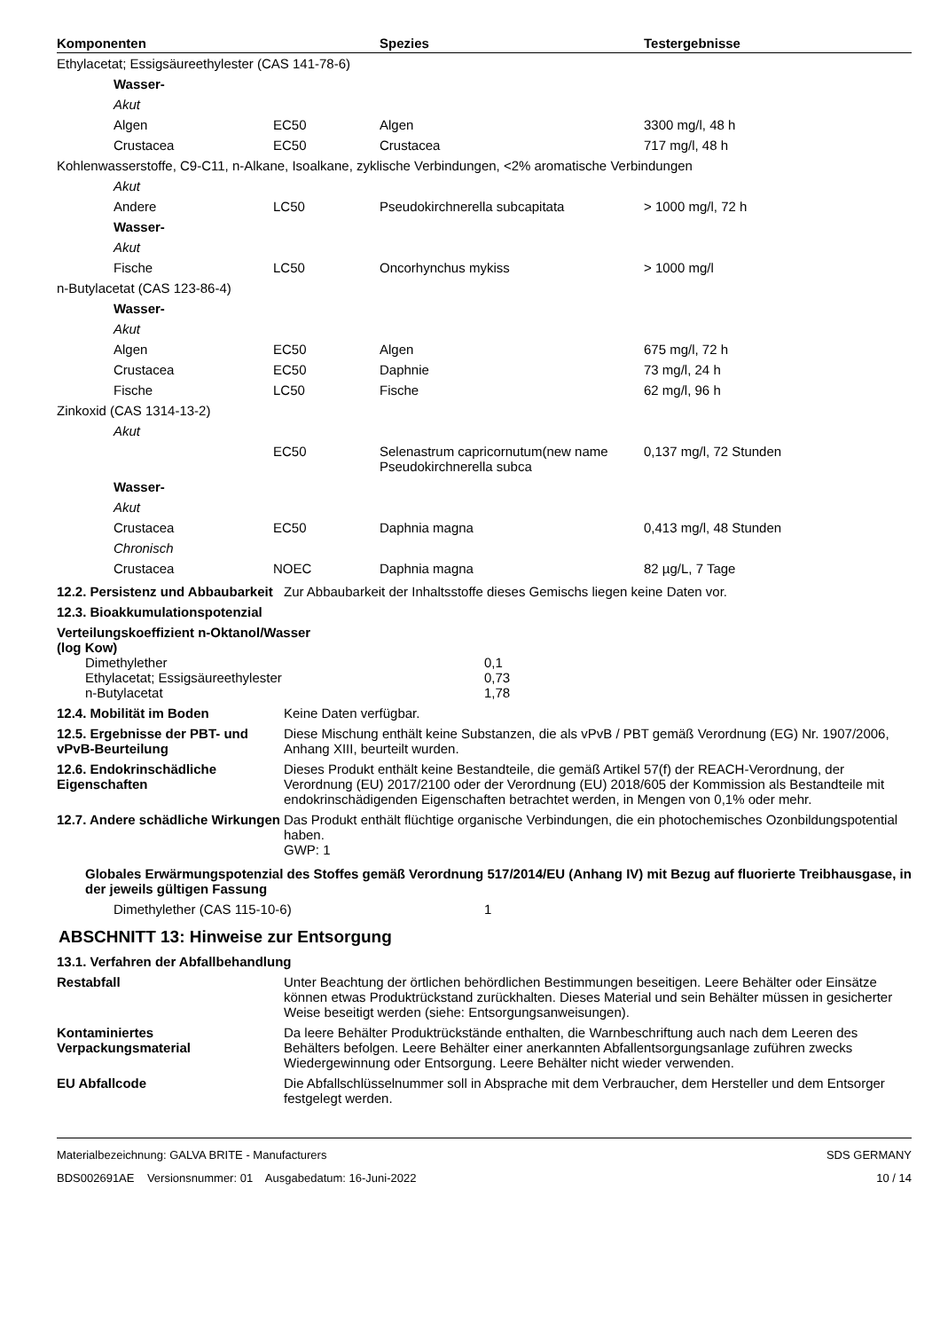| Komponenten | Spezies | Testergebnisse |
| --- | --- | --- |
| Ethylacetat; Essigsäureethylester (CAS 141-78-6) | | | |
| Wasser- | | | |
| Akut | | | |
| Algen | EC50 | Algen | 3300 mg/l, 48 h |
| Crustacea | EC50 | Crustacea | 717 mg/l, 48 h |
| Kohlenwasserstoffe, C9-C11, n-Alkane, Isoalkane, zyklische Verbindungen, <2% aromatische Verbindungen | | | |
| Akut | | | |
| Andere | LC50 | Pseudokirchnerella subcapitata | > 1000 mg/l, 72 h |
| Wasser- | | | |
| Akut | | | |
| Fische | LC50 | Oncorhynchus mykiss | > 1000 mg/l |
| n-Butylacetat (CAS 123-86-4) | | | |
| Wasser- | | | |
| Akut | | | |
| Algen | EC50 | Algen | 675 mg/l, 72 h |
| Crustacea | EC50 | Daphnie | 73 mg/l, 24 h |
| Fische | LC50 | Fische | 62 mg/l, 96 h |
| Zinkoxid (CAS 1314-13-2) | | | |
| Akut | | | |
| | EC50 | Selenastrum capricornutum(new name Pseudokirchnerella subca | 0,137 mg/l, 72 Stunden |
| Wasser- | | | |
| Akut | | | |
| Crustacea | EC50 | Daphnia magna | 0,413 mg/l, 48 Stunden |
| Chronisch | | | |
| Crustacea | NOEC | Daphnia magna | 82 µg/L, 7 Tage |
12.2. Persistenz und Abbaubarkeit
Zur Abbaubarkeit der Inhaltsstoffe dieses Gemischs liegen keine Daten vor.
12.3. Bioakkumulationspotenzial
Verteilungskoeffizient n-Oktanol/Wasser (log Kow)
Dimethylether 0,1
Ethylacetat; Essigsäureethylester 0,73
n-Butylacetat 1,78
12.4. Mobilität im Boden Keine Daten verfügbar.
12.5. Ergebnisse der PBT- und vPvB-Beurteilung
Diese Mischung enthält keine Substanzen, die als vPvB / PBT gemäß Verordnung (EG) Nr. 1907/2006, Anhang XIII, beurteilt wurden.
12.6. Endokrinschädliche Eigenschaften
Dieses Produkt enthält keine Bestandteile, die gemäß Artikel 57(f) der REACH-Verordnung, der Verordnung (EU) 2017/2100 oder der Verordnung (EU) 2018/605 der Kommission als Bestandteile mit endokrinschädigenden Eigenschaften betrachtet werden, in Mengen von 0,1% oder mehr.
12.7. Andere schädliche Wirkungen
Das Produkt enthält flüchtige organische Verbindungen, die ein photochemisches Ozonbildungspotential haben.
GWP: 1
Globales Erwärmungspotenzial des Stoffes gemäß Verordnung 517/2014/EU (Anhang IV) mit Bezug auf fluorierte Treibhausgase, in der jeweils gültigen Fassung
Dimethylether (CAS 115-10-6) 1
ABSCHNITT 13: Hinweise zur Entsorgung
13.1. Verfahren der Abfallbehandlung
Restabfall Unter Beachtung der örtlichen behördlichen Bestimmungen beseitigen. Leere Behälter oder Einsätze können etwas Produktrückstand zurückhalten. Dieses Material und sein Behälter müssen in gesicherter Weise beseitigt werden (siehe: Entsorgungsanweisungen).
Kontaminiertes Verpackungsmaterial
Da leere Behälter Produktrückstände enthalten, die Warnbeschriftung auch nach dem Leeren des Behälters befolgen. Leere Behälter einer anerkannten Abfallentsorgungsanlage zuführen zwecks Wiedergewinnung oder Entsorgung. Leere Behälter nicht wieder verwenden.
EU Abfallcode Die Abfallschlüsselnummer soll in Absprache mit dem Verbraucher, dem Hersteller und dem Entsorger festgelegt werden.
Materialbezeichnung: GALVA BRITE - Manufacturers
BDS002691AE Versionsnummer: 01 Ausgabedatum: 16-Juni-2022
SDS GERMANY
10 / 14